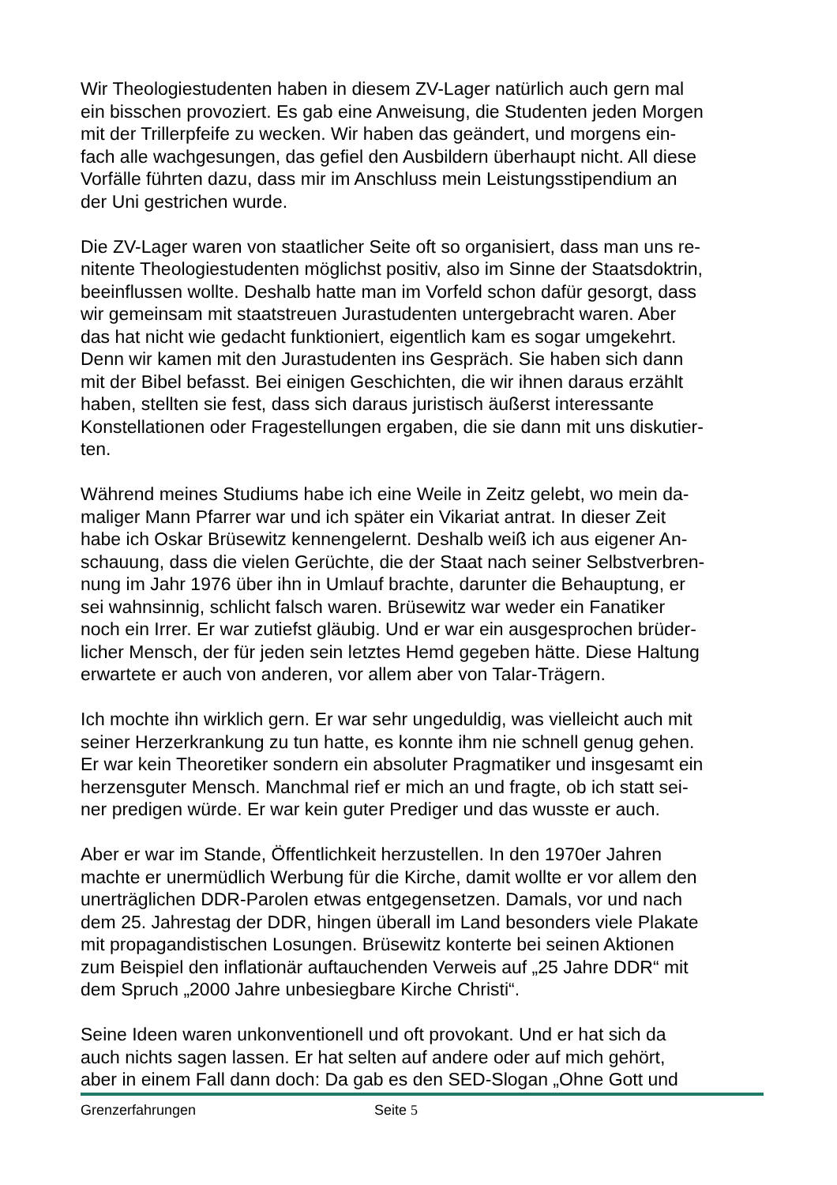Wir Theologiestudenten haben in diesem ZV-Lager natürlich auch gern mal ein bisschen provoziert. Es gab eine Anweisung, die Studenten jeden Morgen mit der Trillerpfeife zu wecken. Wir haben das geändert, und morgens ein- fach alle wachgesungen, das gefiel den Ausbildern überhaupt nicht. All diese Vorfälle führten dazu, dass mir im Anschluss mein Leistungsstipendium an der Uni gestrichen wurde.
Die ZV-Lager waren von staatlicher Seite oft so organisiert, dass man uns re- nitente Theologiestudenten möglichst positiv, also im Sinne der Staatsdoktrin, beeinflussen wollte. Deshalb hatte man im Vorfeld schon dafür gesorgt, dass wir gemeinsam mit staatstreuen Jurastudenten untergebracht waren. Aber das hat nicht wie gedacht funktioniert, eigentlich kam es sogar umgekehrt. Denn wir kamen mit den Jurastudenten ins Gespräch. Sie haben sich dann mit der Bibel befasst. Bei einigen Geschichten, die wir ihnen daraus erzählt haben, stellten sie fest, dass sich daraus juristisch äußerst interessante Konstellationen oder Fragestellungen ergaben, die sie dann mit uns diskutier- ten.
Während meines Studiums habe ich eine Weile in Zeitz gelebt, wo mein da- maliger Mann Pfarrer war und ich später ein Vikariat antrat. In dieser Zeit habe ich Oskar Brüsewitz kennengelernt. Deshalb weiß ich aus eigener An- schauung, dass die vielen Gerüchte, die der Staat nach seiner Selbstverbren- nung im Jahr 1976 über ihn in Umlauf brachte, darunter die Behauptung, er sei wahnsinnig, schlicht falsch waren. Brüsewitz war weder ein Fanatiker noch ein Irrer. Er war zutiefst gläubig. Und er war ein ausgesprochen brüder- licher Mensch, der für jeden sein letztes Hemd gegeben hätte. Diese Haltung erwartete er auch von anderen, vor allem aber von Talar-Trägern.
Ich mochte ihn wirklich gern. Er war sehr ungeduldig, was vielleicht auch mit seiner Herzerkrankung zu tun hatte, es konnte ihm nie schnell genug gehen. Er war kein Theoretiker sondern ein absoluter Pragmatiker und insgesamt ein herzensguter Mensch. Manchmal rief er mich an und fragte, ob ich statt sei- ner predigen würde. Er war kein guter Prediger und das wusste er auch.
Aber er war im Stande, Öffentlichkeit herzustellen. In den 1970er Jahren machte er unermüdlich Werbung für die Kirche, damit wollte er vor allem den unerträglichen DDR-Parolen etwas entgegensetzen. Damals, vor und nach dem 25. Jahrestag der DDR, hingen überall im Land besonders viele Plakate mit propagandistischen Losungen. Brüsewitz konterte bei seinen Aktionen zum Beispiel den inflationär auftauchenden Verweis auf „25 Jahre DDR“ mit dem Spruch „2000 Jahre unbesiegbare Kirche Christi“.
Seine Ideen waren unkonventionell und oft provokant. Und er hat sich da auch nichts sagen lassen. Er hat selten auf andere oder auf mich gehört, aber in einem Fall dann doch: Da gab es den SED-Slogan „Ohne Gott und
Grenzerfahrungen Seite 5